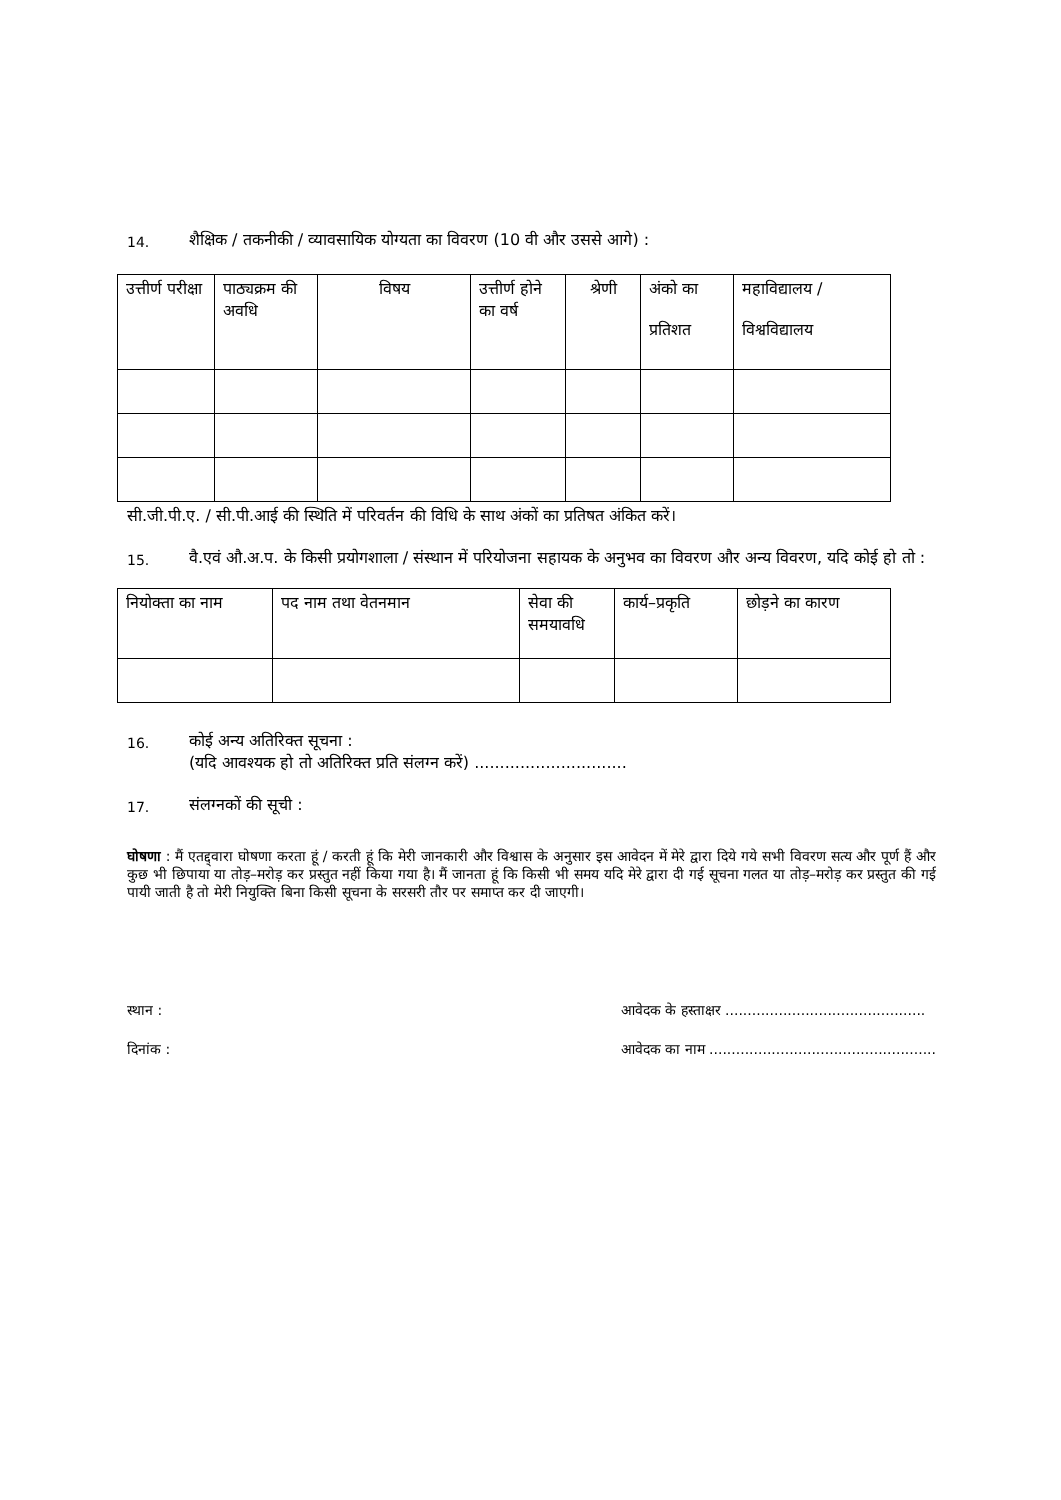14. शैक्षिक / तकनीकी / व्यावसायिक योग्यता का विवरण (10 वी और उससे आगे) :
| उत्तीर्ण परीक्षा | पाठ्यक्रम की अवधि | विषय | उत्तीर्ण होने का वर्ष | श्रेणी | अंको का प्रतिशत | महाविद्यालय / विश्वविद्यालय |
| --- | --- | --- | --- | --- | --- | --- |
सी.जी.पी.ए. / सी.पी.आई की स्थिति में परिवर्तन की विधि के साथ अंकों का प्रतिषत अंकित करें।
15. वै.एवं औ.अ.प. के किसी प्रयोगशाला / संस्थान में परियोजना सहायक के अनुभव का विवरण और अन्य विवरण, यदि कोई हो तो :
| नियोक्ता का नाम | पद नाम तथा वेतनमान | सेवा की समयावधि | कार्य–प्रकृति | छोड़ने का कारण |
| --- | --- | --- | --- | --- |
16. कोई अन्य अतिरिक्त सूचना :
(यदि आवश्यक हो तो अतिरिक्त प्रति संलग्न करें) ..............................
17. संलग्नकों की सूची :
घोषणा : मैं एतद्द्वारा घोषणा करता हूं / करती हूं कि मेरी जानकारी और विश्वास के अनुसार इस आवेदन में मेरे द्वारा दिये गये सभी विवरण सत्य और पूर्ण हैं और कुछ भी छिपाया या तोड़–मरोड़ कर प्रस्तुत नहीं किया गया है। मैं जानता हूं कि किसी भी समय यदि मेरे द्वारा दी गई सूचना गलत या तोड़–मरोड़ कर प्रस्तुत की गई पायी जाती है तो मेरी नियुक्ति बिना किसी सूचना के सरसरी तौर पर समाप्त कर दी जाएगी।
स्थान :
दिनांक :
आवेदक के हस्ताक्षर .............................................
आवेदक का नाम ...................................................